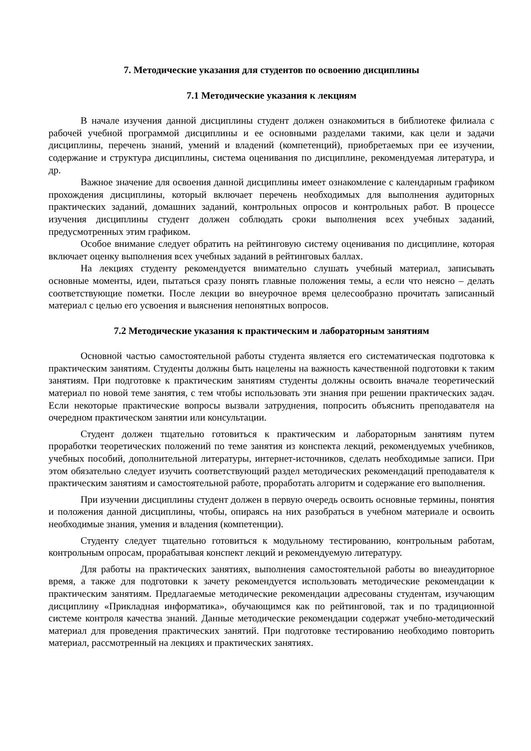7. Методические указания для студентов по освоению дисциплины
7.1 Методические указания к лекциям
В начале изучения данной дисциплины студент должен ознакомиться в библиотеке филиала с рабочей учебной программой дисциплины и ее основными разделами такими, как цели и задачи дисциплины, перечень знаний, умений и владений (компетенций), приобретаемых при ее изучении, содержание и структура дисциплины, система оценивания по дисциплине, рекомендуемая литература, и др.
Важное значение для освоения данной дисциплины имеет ознакомление с календарным графиком прохождения дисциплины, который включает перечень необходимых для выполнения аудиторных практических заданий, домашних заданий, контрольных опросов и контрольных работ. В процессе изучения дисциплины студент должен соблюдать сроки выполнения всех учебных заданий, предусмотренных этим графиком.
Особое внимание следует обратить на рейтинговую систему оценивания по дисциплине, которая включает оценку выполнения всех учебных заданий в рейтинговых баллах.
На лекциях студенту рекомендуется внимательно слушать учебный материал, записывать основные моменты, идеи, пытаться сразу понять главные положения темы, а если что неясно – делать соответствующие пометки. После лекции во внеурочное время целесообразно прочитать записанный материал с целью его усвоения и выяснения непонятных вопросов.
7.2 Методические указания к практическим и лабораторным занятиям
Основной частью самостоятельной работы студента является его систематическая подготовка к практическим занятиям. Студенты должны быть нацелены на важность качественной подготовки к таким занятиям. При подготовке к практическим занятиям студенты должны освоить вначале теоретический материал по новой теме занятия, с тем чтобы использовать эти знания при решении практических задач. Если некоторые практические вопросы вызвали затруднения, попросить объяснить преподавателя на очередном практическом занятии или консультации.
Студент должен тщательно готовиться к практическим и лабораторным занятиям путем проработки теоретических положений по теме занятия из конспекта лекций, рекомендуемых учебников, учебных пособий, дополнительной литературы, интернет-источников, сделать необходимые записи. При этом обязательно следует изучить соответствующий раздел методических рекомендаций преподавателя к практическим занятиям и самостоятельной работе, проработать алгоритм и содержание его выполнения.
При изучении дисциплины студент должен в первую очередь освоить основные термины, понятия и положения данной дисциплины, чтобы, опираясь на них разобраться в учебном материале и освоить необходимые знания, умения и владения (компетенции).
Студенту следует тщательно готовиться к модульному тестированию, контрольным работам, контрольным опросам, прорабатывая конспект лекций и рекомендуемую литературу.
Для работы на практических занятиях, выполнения самостоятельной работы во внеаудиторное время, а также для подготовки к зачету рекомендуется использовать методические рекомендации к практическим занятиям. Предлагаемые методические рекомендации адресованы студентам, изучающим дисциплину «Прикладная информатика», обучающимся как по рейтинговой, так и по традиционной системе контроля качества знаний. Данные методические рекомендации содержат учебно-методический материал для проведения практических занятий. При подготовке тестированию необходимо повторить материал, рассмотренный на лекциях и практических занятиях.